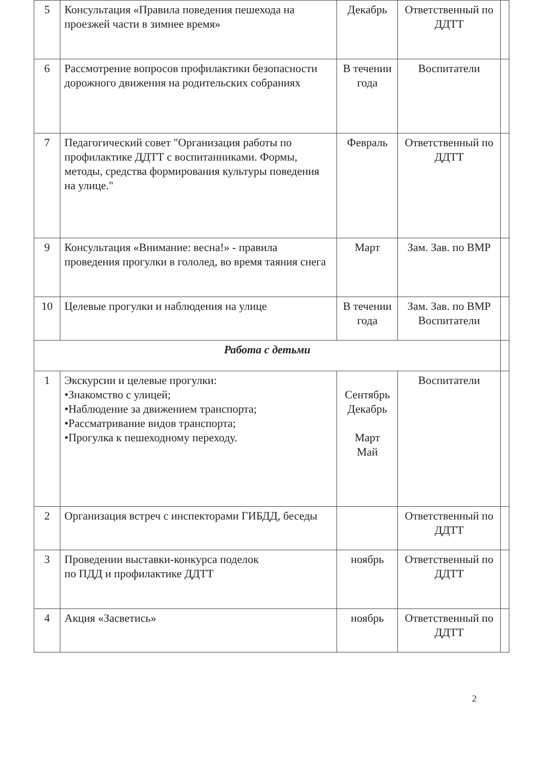| 5 | Консультация «Правила поведения пешехода на проезжей части в зимнее время» | Декабрь | Ответственный по ДДТТ | |
| 6 | Рассмотрение вопросов профилактики безопасности дорожного движения на родительских собраниях | В течении года | Воспитатели | |
| 7 | Педагогический совет "Организация работы по профилактике ДДТТ с воспитанниками. Формы, методы, средства формирования культуры поведения на улице." | Февраль | Ответственный по ДДТТ | |
| 9 | Консультация «Внимание: весна!» - правила проведения прогулки в гололед, во время таяния снега | Март | Зам. Зав. по ВМР | |
| 10 | Целевые прогулки и наблюдения на улице | В течении года | Зам. Зав. по ВМР Воспитатели | |
| Работа с детьми | | | | |
| 1 | Экскурсии и целевые прогулки: •Знакомство с улицей; •Наблюдение за движением транспорта; •Рассматривание видов транспорта; •Прогулка к пешеходному переходу. | Сентябрь Декабрь Март Май | Воспитатели | |
| 2 | Организация встреч с инспекторами ГИБДД, беседы | | Ответственный по ДДТТ | |
| 3 | Проведении выставки-конкурса поделок по ПДД и профилактике ДДТТ | ноябрь | Ответственный по ДДТТ | |
| 4 | Акция «Засветись» | ноябрь | Ответственный по ДДТТ | |
2